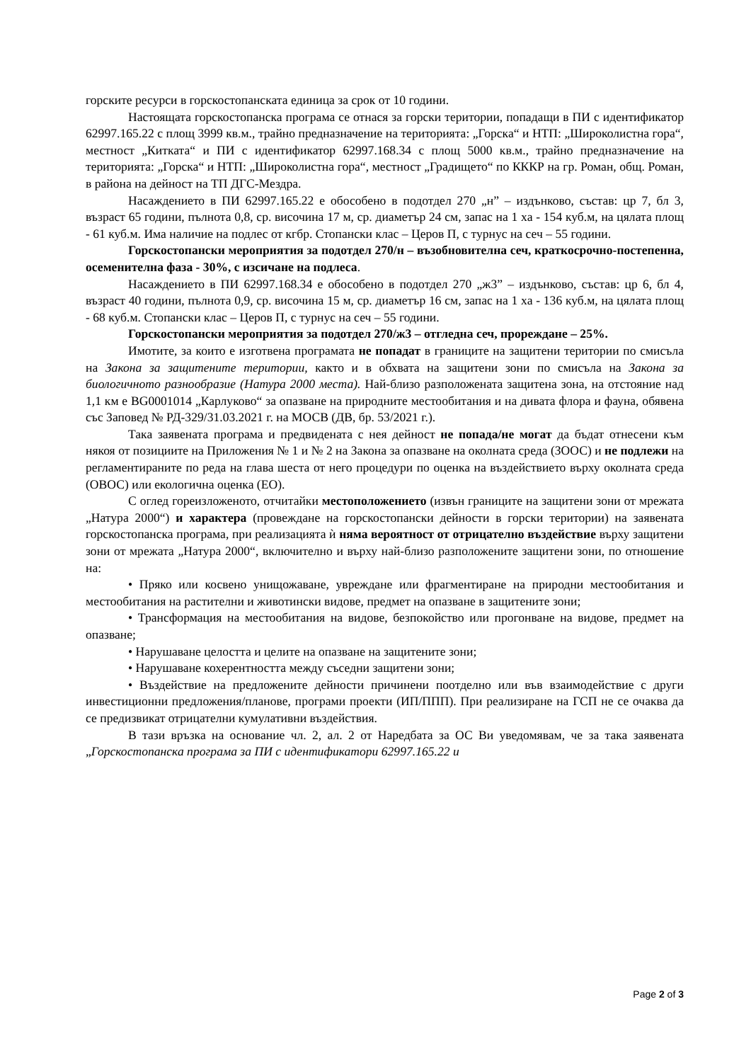горските ресурси в горскостопанската единица за срок от 10 години.
Настоящата горскостопанска програма се отнася за горски територии, попадащи в ПИ с идентификатор 62997.165.22 с площ 3999 кв.м., трайно предназначение на територията: „Горска“ и НТП: „Широколистна гора“, местност „Китката“ и ПИ с идентификатор 62997.168.34 с площ 5000 кв.м., трайно предназначение на територията: „Горска“ и НТП: „Широколистна гора“, местност „Градището“ по КККР на гр. Роман, общ. Роман, в района на дейност на ТП ДГС-Мездра.
Насаждението в ПИ 62997.165.22 е обособено в подотдел 270 „н” – издънково, състав: цр 7, бл 3, възраст 65 години, пълнота 0,8, ср. височина 17 м, ср. диаметър 24 см, запас на 1 ха - 154 куб.м, на цялата площ - 61 куб.м. Има наличие на подлес от кгбр. Стопански клас – Церов П, с турнус на сеч – 55 години.
Горскостопански мероприятия за подотдел 270/н – възобновителна сеч, краткосрочно-постепенна, осеменителна фаза - 30%, с изсичане на подлеса.
Насаждението в ПИ 62997.168.34 е обособено в подотдел 270 „ж3” – издънково, състав: цр 6, бл 4, възраст 40 години, пълнота 0,9, ср. височина 15 м, ср. диаметър 16 см, запас на 1 ха - 136 куб.м, на цялата площ - 68 куб.м. Стопански клас – Церов П, с турнус на сеч – 55 години.
Горскостопански мероприятия за подотдел 270/ж3 – отгледна сеч, прореждане – 25%.
Имотите, за които е изготвена програмата не попадат в границите на защитени територии по смисъла на Закона за защитените територии, както и в обхвата на защитени зони по смисъла на Закона за биологичното разнообразие (Натура 2000 места). Най-близо разположената защитена зона, на отстояние над 1,1 км е BG0001014 „Карлуково“ за опазване на природните местообитания и на дивата флора и фауна, обявена със Заповед № РД-329/31.03.2021 г. на МОСВ (ДВ, бр. 53/2021 г.).
Така заявената програма и предвидената с нея дейност не попада/не могат да бъдат отнесени към някоя от позициите на Приложения № 1 и № 2 на Закона за опазване на околната среда (ЗООС) и не подлежи на регламентираните по реда на глава шеста от него процедури по оценка на въздействието върху околната среда (ОВОС) или екологична оценка (ЕО).
С оглед гореизложеното, отчитайки местоположението (извън границите на защитени зони от мрежата „Натура 2000“) и характера (провеждане на горскостопански дейности в горски територии) на заявената горскостопанска програма, при реализацията ѝ няма вероятност от отрицателно въздействие върху защитени зони от мрежата „Натура 2000“, включително и върху най-близо разположените защитени зони, по отношение на:
• Пряко или косвено унищожаване, увреждане или фрагментиране на природни местообитания и местообитания на растителни и животински видове, предмет на опазване в защитените зони;
• Трансформация на местообитания на видове, безпокойство или прогонване на видове, предмет на опазване;
• Нарушаване целостта и целите на опазване на защитените зони;
• Нарушаване кохерентността между съседни защитени зони;
• Въздействие на предложените дейности причинени поотделно или във взаимодействие с други инвестиционни предложения/планове, програми проекти (ИП/ППП). При реализиране на ГСП не се очаква да се предизвикат отрицателни кумулативни въздействия.
В тази връзка на основание чл. 2, ал. 2 от Наредбата за ОС Ви уведомявам, че за така заявената „Горскостопанска програма за ПИ с идентификатори 62997.165.22 и
Page 2 of 3